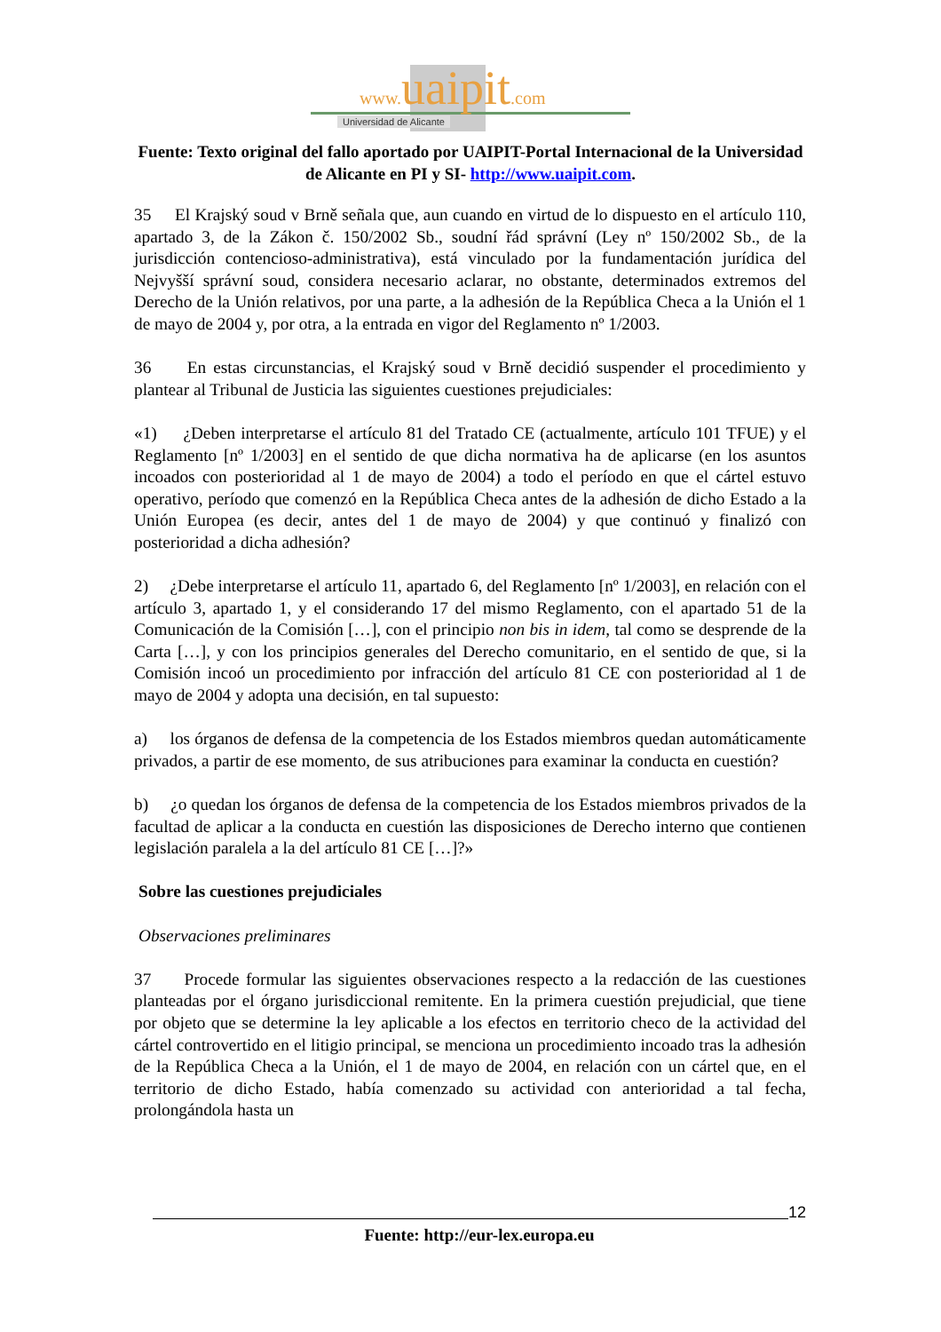www. uaipit.com
Universidad de Alicante
Fuente: Texto original del fallo aportado por UAIPIT-Portal Internacional de la Universidad de Alicante en PI y SI- http://www.uaipit.com.
35 El Krajský soud v Brně señala que, aun cuando en virtud de lo dispuesto en el artículo 110, apartado 3, de la Zákon č. 150/2002 Sb., soudní řád správní (Ley nº 150/2002 Sb., de la jurisdicción contencioso-administrativa), está vinculado por la fundamentación jurídica del Nejvyšší správní soud, considera necesario aclarar, no obstante, determinados extremos del Derecho de la Unión relativos, por una parte, a la adhesión de la República Checa a la Unión el 1 de mayo de 2004 y, por otra, a la entrada en vigor del Reglamento nº 1/2003.
36 En estas circunstancias, el Krajský soud v Brně decidió suspender el procedimiento y plantear al Tribunal de Justicia las siguientes cuestiones prejudiciales:
«1) ¿Deben interpretarse el artículo 81 del Tratado CE (actualmente, artículo 101 TFUE) y el Reglamento [nº 1/2003] en el sentido de que dicha normativa ha de aplicarse (en los asuntos incoados con posterioridad al 1 de mayo de 2004) a todo el período en que el cártel estuvo operativo, período que comenzó en la República Checa antes de la adhesión de dicho Estado a la Unión Europea (es decir, antes del 1 de mayo de 2004) y que continuó y finalizó con posterioridad a dicha adhesión?
2) ¿Debe interpretarse el artículo 11, apartado 6, del Reglamento [nº 1/2003], en relación con el artículo 3, apartado 1, y el considerando 17 del mismo Reglamento, con el apartado 51 de la Comunicación de la Comisión […], con el principio non bis in idem, tal como se desprende de la Carta […], y con los principios generales del Derecho comunitario, en el sentido de que, si la Comisión incoó un procedimiento por infracción del artículo 81 CE con posterioridad al 1 de mayo de 2004 y adopta una decisión, en tal supuesto:
a) los órganos de defensa de la competencia de los Estados miembros quedan automáticamente privados, a partir de ese momento, de sus atribuciones para examinar la conducta en cuestión?
b) ¿o quedan los órganos de defensa de la competencia de los Estados miembros privados de la facultad de aplicar a la conducta en cuestión las disposiciones de Derecho interno que contienen legislación paralela a la del artículo 81 CE […]?»
Sobre las cuestiones prejudiciales
Observaciones preliminares
37 Procede formular las siguientes observaciones respecto a la redacción de las cuestiones planteadas por el órgano jurisdiccional remitente. En la primera cuestión prejudicial, que tiene por objeto que se determine la ley aplicable a los efectos en territorio checo de la actividad del cártel controvertido en el litigio principal, se menciona un procedimiento incoado tras la adhesión de la República Checa a la Unión, el 1 de mayo de 2004, en relación con un cártel que, en el territorio de dicho Estado, había comenzado su actividad con anterioridad a tal fecha, prolongándola hasta un
12
Fuente: http://eur-lex.europa.eu